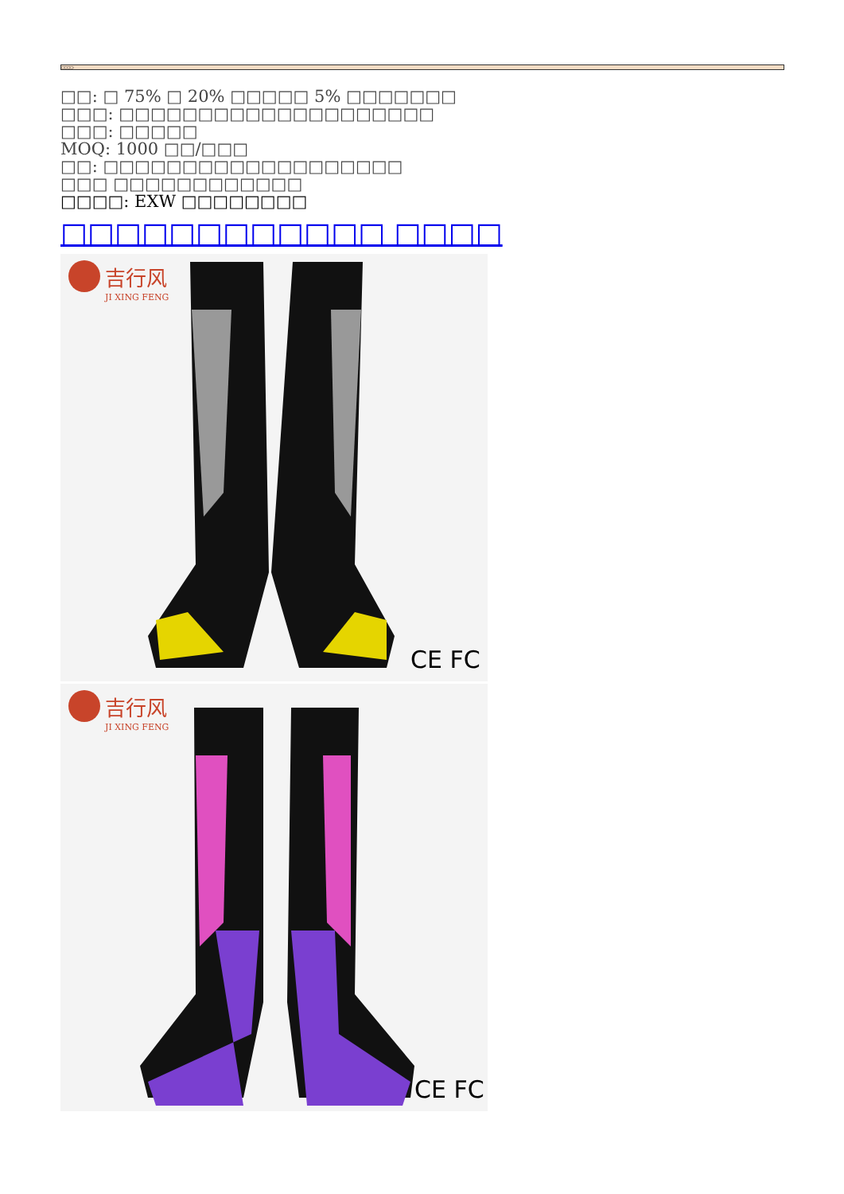□□□□:
□□: □ 75% □ 20% □□□□□ 5% □□□□□□□
□□□: □□□□□□□□□□□□□□□□□□□□
□□□: □□□□□
MOQ: 1000 □□/□□□
□□: □□□□□□□□□□□□□□□□□□□
□□□ □□□□□□□□□□□□
□□□□: EXW □□□□□□□□
□□□□□□□□□□□□ □□□□
吉行风
JI XING FENG
CE FC
吉行风
JI XING FENG
CE FC